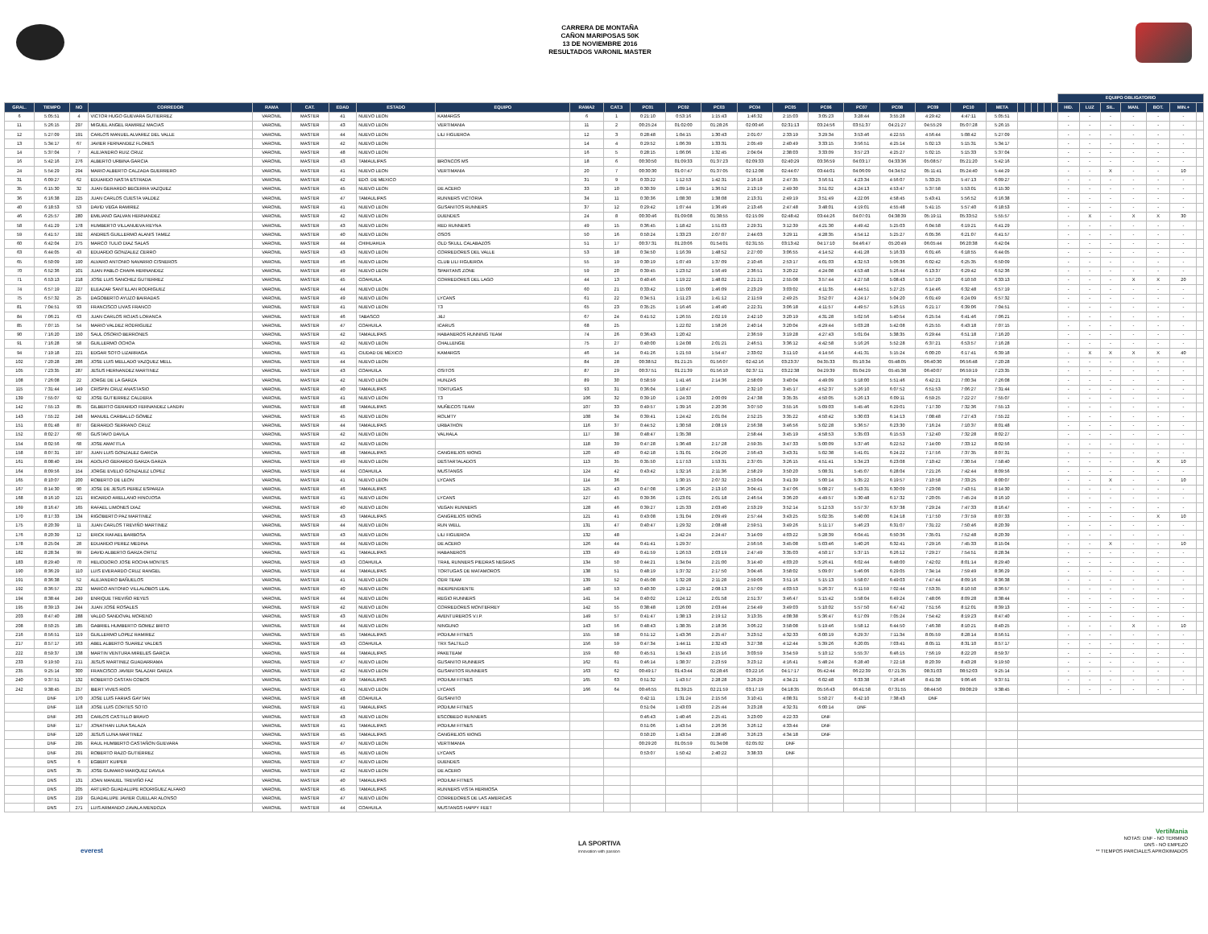CARRERA DE MONTAÑA
CAÑON MARIPOSAS 50K
13 DE NOVIEMBRE 2016
RESULTADOS VARONIL MASTER
| | | | | | | | | | | | | | | | | | | | | | | | | | | | | EQUIPO OBLIGATORIO | | | | | | |
| GRAL. | TIEMPO | NO | CORREDOR | RAMA | CAT. | EDAD | ESTADO | EQUIPO | RAMA2 | CAT.3 | PC01 | PC02 | PC03 | PC04 | PC05 | PC06 | PC07 | PC08 | PC09 | PC10 | META | | | | | | | HID. | LUZ | SIL. | MAN. | BOT. | MIN.+ | |
| 6 | 5:05:51 | 4 | VICTOR HUGO GUEVARA GUTIERREZ | VARONIL | MASTER | 41 | NUEVO LEON | KAMARGS | 6 | 1 | 0:21:10 | 0:53:16 | 1:15:43 | 1:46:32 | 2:15:03 | 3:05:23 | 3:28:44 | 3:55:28 | 4:29:42 | 4:47:11 | 5:05:51 | | | | | | | - | - | - | - | - | - | |
| 11 | 5:26:15 | 297 | MIGUEL ANGEL RAMIREZ MACIAS | VARONIL | MASTER | 43 | NUEVO LEON | VERTIMANIA | 11 | 2 | 00:25:24 | 01:02:00 | 01:28:26 | 02:00:46 | 02:31:13 | 03:24:56 | 03:51:37 | 04:21:27 | 04:55:29 | 05:07:28 | 5:26:15 | | | | | | | - | - | - | - | - | - | |
| 12 | 5:27:09 | 191 | CARLOS MANUEL ALVAREZ DEL VALLE | VARONIL | MASTER | 44 | NUEVO LEON | LILI FIGUEROA | 12 | 3 | 0:28:48 | 1:04:15 | 1:30:43 | 2:01:07 | 2:33:19 | 3:29:34 | 3:53:46 | 4:22:55 | 4:56:44 | 5:08:42 | 5:27:09 | | | | | | | - | - | - | - | - | - | |
| 13 | 5:34:17 | 67 | JAVIER FERNANDEZ FLORES | VARONIL | MASTER | 42 | NUEVO LEON | | 14 | 4 | 0:29:52 | 1:06:39 | 1:33:31 | 2:05:49 | 2:40:49 | 3:33:15 | 3:56:51 | 4:25:14 | 5:02:13 | 5:15:31 | 5:34:17 | | | | | | | - | - | - | - | - | - | |
| 14 | 5:37:04 | 7 | ALEJANDRO RUIZ CRUZ | VARONIL | MASTER | 48 | NUEVO LEON | | 16 | 5 | 0:28:15 | 1:06:06 | 1:32:45 | 2:04:04 | 2:38:03 | 3:33:09 | 3:57:23 | 4:25:27 | 5:02:15 | 5:15:33 | 5:37:04 | | | | | | | - | - | - | - | - | - | |
| 16 | 5:42:16 | 276 | ALBERTO URBINA GARCIA | VARONIL | MASTER | 43 | TAMAULIPAS | BRONCOS MS | 18 | 6 | 00:30:50 | 01:09:33 | 01:37:23 | 02:09:33 | 02:40:29 | 03:36:59 | 04:03:17 | 04:33:36 | 05:08:57 | 05:21:20 | 5:42:16 | | | | | | | - | - | - | - | - | - | |
| 24 | 5:54:29 | 294 | MARIO ALBERTO CALZADA GUERRERO | VARONIL | MASTER | 41 | NUEVO LEON | VERTIMANIA | 20 | 7 | 00:30:30 | 01:07:47 | 01:37:05 | 02:12:08 | 02:44:07 | 03:44:01 | 04:06:09 | 04:34:52 | 05:11:41 | 05:24:40 | 5:44:29 | | | | | | | - | - | X | - | - | 10 | |
| 31 | 6:09:27 | 62 | EDUARDO NASTA ESTRADA | VARONIL | MASTER | 42 | EDO. DE MEXICO | | 31 | 9 | 0:33:22 | 1:12:53 | 1:42:31 | 2:16:18 | 2:47:35 | 3:56:51 | 4:23:34 | 4:56:07 | 5:33:25 | 5:47:13 | 6:09:27 | | | | | | | - | - | - | - | - | - | |
| 35 | 6:15:30 | 32 | JUAN GERARDO BECERRA VAZQUEZ | VARONIL | MASTER | 45 | NUEVO LEON | DE ACERO | 33 | 10 | 0:30:39 | 1:09:14 | 1:36:52 | 2:13:19 | 2:49:30 | 3:51:02 | 4:24:13 | 4:53:47 | 5:37:58 | 5:53:01 | 6:15:30 | | | | | | | - | - | - | - | - | - | |
| 36 | 6:16:38 | 225 | JUAN CARLOS CUESTA VALDEZ | VARONIL | MASTER | 47 | TAMAULIPAS | RUNNERS VICTORIA | 34 | 11 | 0:30:36 | 1:08:30 | 1:38:08 | 2:13:31 | 2:49:19 | 3:51:49 | 4:22:06 | 4:58:45 | 5:43:41 | 5:56:52 | 6:16:38 | | | | | | | - | - | - | - | - | - | |
| 40 | 6:18:53 | 53 | DAVID VEGA RAMIREZ | VARONIL | MASTER | 41 | NUEVO LEON | GUSANITOS RUNNERS | 37 | 12 | 0:29:42 | 1:07:44 | 1:36:49 | 2:13:46 | 2:47:48 | 3:48:01 | 4:19:01 | 4:55:48 | 5:41:15 | 5:57:40 | 6:18:53 | | | | | | | - | - | - | - | - | - | |
| 46 | 6:25:57 | 280 | EMILIANO GALVAN HERNANDEZ | VARONIL | MASTER | 42 | NUEVO LEON | DUENDES | 24 | 8 | 00:30:46 | 01:09:08 | 01:38:55 | 02:15:09 | 02:48:42 | 03:44:26 | 04:07:01 | 04:38:39 | 05:19:11 | 05:33:52 | 5:55:57 | | | | | | | - | X | - | X | X | 30 | |
| 58 | 6:41:29 | 178 | HUMBERTO VILLANUEVA REYNA | VARONIL | MASTER | 43 | NUEVO LEON | RED RUNNERS | 49 | 15 | 0:36:45 | 1:18:42 | 1:51:03 | 2:29:31 | 3:12:39 | 4:21:30 | 4:49:42 | 5:25:03 | 6:04:58 | 6:19:21 | 6:41:29 | | | | | | | - | - | - | - | - | - | |
| 59 | 6:41:57 | 192 | ANDRES GUILLERMO ALANIS TAMEZ | VARONIL | MASTER | 40 | NUEVO LEON | OSOS | 50 | 16 | 0:50:24 | 1:33:23 | 2:07:07 | 2:44:03 | 3:29:11 | 4:28:35 | 4:54:12 | 5:25:27 | 6:05:36 | 6:21:07 | 6:41:57 | | | | | | | - | - | - | - | - | - | |
| 60 | 6:42:04 | 275 | MARCO TULIO DIAZ SALAS | VARONIL | MASTER | 44 | CHIHUAHUA | OLD SKULL CALABAZOS | 51 | 17 | 00:37:31 | 01:20:06 | 01:54:01 | 02:31:55 | 03:13:42 | 04:17:10 | 04:46:47 | 05:20:49 | 06:05:44 | 06:20:38 | 6:42:04 | | | | | | | - | - | - | - | - | - | |
| 63 | 6:44:05 | 43 | EDUARDO GONZALEZ CERRO | VARONIL | MASTER | 43 | NUEVO LEON | CORREDORES DEL VALLE | 53 | 18 | 0:34:50 | 1:16:39 | 1:48:52 | 2:27:00 | 3:06:55 | 4:14:52 | 4:41:28 | 5:16:33 | 6:01:46 | 6:18:55 | 6:44:05 | | | | | | | - | - | - | - | - | - | |
| 65 | 6:50:09 | 190 | ALVARO ANTONIO NAVARRO CISNEROS | VARONIL | MASTER | 46 | NUEVO LEON | CLUB LILI FIGUEROA | 55 | 19 | 0:30:19 | 1:07:49 | 1:37:09 | 2:10:46 | 2:53:17 | 4:01:03 | 4:32:53 | 5:06:36 | 6:02:42 | 6:25:35 | 6:50:09 | | | | | | | - | - | - | - | - | - | |
| 70 | 6:52:36 | 101 | JUAN PABLO CHAPA HERNANDEZ | VARONIL | MASTER | 49 | NUEVO LEON | SPARTANS ZONE | 59 | 20 | 0:39:45 | 1:23:52 | 1:56:49 | 2:36:51 | 3:20:22 | 4:24:08 | 4:53:48 | 5:26:44 | 6:13:37 | 6:29:42 | 6:52:36 | | | | | | | - | - | - | - | - | - | |
| 71 | 6:53:13 | 218 | JOSE LUIS SANCHEZ GUTIERREZ | VARONIL | MASTER | 45 | COAHUILA | CORREDORES DEL LAGO | 44 | 13 | 0:40:46 | 1:19:22 | 1:48:02 | 2:21:21 | 2:55:08 | 3:57:44 | 4:27:58 | 5:08:43 | 5:57:20 | 6:10:50 | 6:33:13 | | | | | | | - | - | - | X | X | 20 | |
| 74 | 6:57:19 | 227 | ELEAZAR SANTILLAN RODRIGUEZ | VARONIL | MASTER | 44 | NUEVO LEON | | 60 | 21 | 0:33:42 | 1:15:00 | 1:46:09 | 2:23:29 | 3:03:02 | 4:11:35 | 4:44:51 | 5:27:25 | 6:14:46 | 6:32:48 | 6:57:19 | | | | | | | - | - | - | - | - | - | |
| 75 | 6:57:32 | 25 | DAGOBERTO AYUZO BAIRADAS | VARONIL | MASTER | 49 | NUEVO LEON | LYCANS | 61 | 22 | 0:34:51 | 1:11:23 | 1:41:12 | 2:11:59 | 2:49:25 | 3:52:07 | 4:24:17 | 5:04:20 | 6:01:49 | 6:24:09 | 6:57:32 | | | | | | | - | - | - | - | - | - | |
| 81 | 7:04:51 | 93 | FRANCISCO LIVAS FRANCO | VARONIL | MASTER | 41 | NUEVO LEON | T3 | 65 | 23 | 0:35:25 | 1:16:46 | 1:46:40 | 2:22:31 | 3:06:18 | 4:11:57 | 4:49:57 | 5:26:15 | 6:21:17 | 6:39:06 | 7:04:51 | | | | | | | - | - | - | - | - | - | |
| 84 | 7:06:21 | 63 | JUAN CARLOS ROJAS LORANCA | VARONIL | MASTER | 46 | TABASCO | J&J | 67 | 24 | 0:41:52 | 1:26:55 | 2:02:19 | 2:42:10 | 3:20:19 | 4:31:28 | 5:02:56 | 5:40:54 | 6:25:54 | 6:41:46 | 7:06:21 | | | | | | | - | - | - | - | - | - | |
| 85 | 7:07:15 | 54 | MARIO VALDEZ RODRIGUEZ | VARONIL | MASTER | 47 | COAHUILA | ICARUS | 68 | 25 | | 1:22:02 | 1:58:26 | 2:40:14 | 3:20:04 | 4:29:44 | 5:03:28 | 5:42:08 | 6:25:55 | 6:43:18 | 7:07:15 | | | | | | | - | - | - | - | - | - | |
| 90 | 7:16:20 | 150 | SAUL OSORIO BERRONES | VARONIL | MASTER | 42 | TAMAULIPAS | HABANEROS RUNNING TEAM | 74 | 26 | 0:36:43 | 1:20:42 | | 2:36:59 | 3:19:28 | 4:27:43 | 5:01:04 | 5:38:35 | 6:29:44 | 6:51:18 | 7:16:20 | | | | | | | - | - | - | - | - | - | |
| 91 | 7:16:28 | 58 | GUILLERMO OCHOA | VARONIL | MASTER | 42 | NUEVO LEON | CHALLENGE | 75 | 27 | 0:40:00 | 1:24:08 | 2:01:21 | 2:46:51 | 3:36:12 | 4:42:58 | 5:16:26 | 5:52:28 | 6:37:21 | 6:53:57 | 7:16:28 | | | | | | | - | - | - | - | - | - | |
| 94 | 7:19:18 | 221 | EDGAR SOTO LIZARRAGA | VARONIL | MASTER | 41 | CIUDAD DE MÉXICO | KAMARGS | 46 | 14 | 0:41:26 | 1:21:59 | 1:54:47 | 2:33:02 | 3:11:10 | 4:14:56 | 4:41:31 | 5:15:24 | 6:00:20 | 6:17:41 | 6:39:18 | | | | | | | - | X | X | X | X | 40 | |
| 102 | 7:20:28 | 286 | JOSE LUIS MELLADO VAZQUEZ MELL | VARONIL | MASTER | 44 | NUEVO LEON | | 84 | 28 | 00:38:52 | 01:21:25 | 01:56:07 | 02:42:16 | 03:23:37 | 04:35:33 | 05:10:34 | 05:48:05 | 06:40:30 | 06:56:48 | 7:20:28 | | | | | | | - | - | - | - | - | - | |
| 105 | 7:23:35 | 287 | JESUS HERNANDEZ MARTINEZ | VARONIL | MASTER | 43 | COAHUILA | OSITOS | 87 | 29 | 00:37:51 | 01:21:39 | 01:56:10 | 02:37:11 | 03:22:38 | 04:29:39 | 05:04:29 | 05:45:38 | 06:40:07 | 06:59:19 | 7:23:35 | | | | | | | - | - | - | - | - | - | |
| 108 | 7:26:08 | 22 | JORGE DE LA GARZA | VARONIL | MASTER | 42 | NUEVO LEON | HUNZAS | 89 | 30 | 0:58:59 | 1:41:46 | 2:14:36 | 2:58:09 | 3:40:04 | 4:49:09 | 5:18:00 | 5:51:46 | 6:42:21 | 7:00:34 | 7:26:08 | | | | | | | - | - | - | - | - | - | |
| 115 | 7:31:44 | 149 | CRISPIN CRUZ ANASTASIO | VARONIL | MASTER | 40 | TAMAULIPAS | TORTUGAS | 93 | 31 | 0:36:04 | 1:18:47 | | 2:32:10 | 3:45:17 | 4:52:37 | 5:26:10 | 6:07:52 | 6:51:53 | 7:06:27 | 7:31:44 | | | | | | | - | - | - | - | - | - | |
| 139 | 7:55:07 | 92 | JOSE GUTIERREZ CALDERA | VARONIL | MASTER | 41 | NUEVO LEON | T3 | 106 | 32 | 0:39:10 | 1:24:33 | 2:00:09 | 2:47:38 | 3:35:35 | 4:50:05 | 5:26:13 | 6:09:11 | 6:59:25 | 7:22:27 | 7:55:07 | | | | | | | - | - | - | - | - | - | |
| 142 | 7:55:13 | 85 | GILBERTO GERARDO FERNANDEZ LANDIN | VARONIL | MASTER | 48 | TAMAULIPAS | MUÑECOS TEAM | 107 | 33 | 0:49:57 | 1:39:16 | 2:20:36 | 3:07:50 | 3:55:16 | 5:09:03 | 5:45:46 | 6:29:01 | 7:17:30 | 7:32:36 | 7:55:13 | | | | | | | - | - | - | - | - | - | |
| 143 | 7:55:22 | 248 | MANUEL CARBALLO GÓMEZ | VARONIL | MASTER | 45 | NUEVO LEON | ROLMTY | 108 | 34 | 0:39:41 | 1:24:42 | 2:01:04 | 2:52:25 | 3:35:22 | 4:50:42 | 5:30:03 | 6:14:13 | 7:08:48 | 7:27:43 | 7:55:22 | | | | | | | - | - | - | - | - | - | |
| 151 | 8:01:48 | 87 | GERARDO SERRANO CRUZ | VARONIL | MASTER | 44 | TAMAULIPAS | URBATHON | 116 | 37 | 0:44:52 | 1:30:58 | 2:08:19 | 2:56:38 | 3:46:56 | 5:02:28 | 5:36:57 | 6:23:30 | 7:16:24 | 7:10:37 | 8:01:48 | | | | | | | - | - | - | - | - | - | |
| 152 | 8:02:27 | 60 | GUSTAVO DAVILA | VARONIL | MASTER | 42 | NUEVO LEON | VALHALA | 117 | 38 | 0:48:47 | 1:35:38 | | 2:58:44 | 3:45:19 | 4:58:53 | 5:35:03 | 6:15:53 | 7:12:40 | 7:32:28 | 8:02:27 | | | | | | | - | - | - | - | - | - | |
| 154 | 8:02:56 | 68 | JOSE AMATITLA | VARONIL | MASTER | 42 | NUEVO LEON | | 118 | 39 | 0:47:28 | 1:36:48 | 2:17:28 | 2:59:35 | 3:47:33 | 5:00:09 | 5:37:46 | 6:22:52 | 7:14:00 | 7:33:12 | 8:02:56 | | | | | | | - | - | - | - | - | - | |
| 158 | 8:07:31 | 197 | JUAN LUIS GONZALEZ GARCIA | VARONIL | MASTER | 48 | TAMAULIPAS | CANGREJOS WONG | 120 | 40 | 0:42:18 | 1:31:01 | 2:04:20 | 2:56:43 | 3:43:31 | 5:02:38 | 5:41:01 | 6:24:22 | 7:17:56 | 7:37:35 | 8:07:31 | | | | | | | - | - | - | - | - | - | |
| 161 | 8:08:40 | 194 | ADOLFO GERARDO GARZA GARZA | VARONIL | MASTER | 49 | NUEVO LEON | DESTARTALADOS | 113 | 35 | 0:35:50 | 1:17:53 | 1:53:31 | 2:37:05 | 3:26:15 | 4:51:41 | 5:34:23 | 6:23:08 | 7:10:42 | 7:30:54 | 7:58:40 | | | | | | | - | - | - | - | X | 10 | |
| 164 | 8:09:56 | 154 | JORGE EVELIO GONZALEZ LOPEZ | VARONIL | MASTER | 44 | COAHUILA | MUSTANGS | 124 | 42 | 0:43:42 | 1:32:16 | 2:11:36 | 2:58:29 | 3:50:20 | 5:08:31 | 5:45:07 | 6:28:04 | 7:21:26 | 7:42:44 | 8:09:56 | | | | | | | - | - | - | - | - | - | |
| 165 | 8:10:07 | 200 | ROBERTO DE LEON | VARONIL | MASTER | 41 | NUEVO LEON | LYCANS | 114 | 36 | | 1:30:15 | 2:07:32 | 2:53:04 | 3:41:39 | 5:00:14 | 5:35:22 | 6:19:57 | 7:10:58 | 7:33:25 | 8:00:07 | | | | | | | - | - | X | - | - | 10 | |
| 167 | 8:14:30 | 90 | JOSE DE JESUS PEREZ ESPARZA | VARONIL | MASTER | 46 | TAMAULIPAS | | 125 | 43 | 0:47:08 | 1:36:26 | 2:13:10 | 3:04:41 | 3:47:06 | 5:08:27 | 5:43:31 | 6:30:09 | 7:23:08 | 7:43:51 | 8:14:30 | | | | | | | - | - | - | - | - | - | |
| 168 | 8:16:10 | 121 | RICARDO ARELLANO HINOJOSA | VARONIL | MASTER | 41 | NUEVO LEON | LYCANS | 127 | 45 | 0:39:36 | 1:23:01 | 2:01:18 | 2:46:54 | 3:36:20 | 4:49:57 | 5:30:48 | 6:17:32 | 7:20:05 | 7:45:24 | 8:16:10 | | | | | | | - | - | - | - | - | - | |
| 169 | 8:16:47 | 165 | RAFAEL LIMONES DIAZ | VARONIL | MASTER | 40 | NUEVO LEON | VEGAN RUNNERS | 128 | 46 | 0:39:27 | 1:25:33 | 2:03:40 | 2:53:29 | 3:52:14 | 5:12:53 | 5:57:37 | 6:37:38 | 7:29:24 | 7:47:33 | 8:16:47 | | | | | | | - | - | - | - | - | - | |
| 170 | 8:17:33 | 134 | RIGOBERTO PAZ MARTINEZ | VARONIL | MASTER | 43 | TAMAULIPAS | CANGREJOS WONG | 121 | 41 | 0:43:08 | 1:31:04 | 2:09:49 | 2:57:44 | 3:43:25 | 5:02:35 | 5:40:00 | 6:24:18 | 7:17:50 | 7:37:59 | 8:07:33 | | | | | | | - | - | - | - | X | 10 | |
| 175 | 8:20:39 | 11 | JUAN CARLOS TREVIÑO MARTINEZ | VARONIL | MASTER | 44 | NUEVO LEON | RUN WELL | 131 | 47 | 0:40:47 | 1:29:32 | 2:08:48 | 2:59:51 | 3:49:26 | 5:11:17 | 5:46:23 | 6:31:07 | 7:31:22 | 7:50:46 | 8:20:39 | | | | | | | - | - | - | - | - | - | |
| 176 | 8:20:39 | 12 | ERICK RAFAEL BARBOSA | VARONIL | MASTER | 43 | NUEVO LEON | LILI FIGUEROA | 132 | 48 | | 1:42:24 | 2:24:47 | 3:14:09 | 4:03:22 | 5:28:39 | 6:04:41 | 6:50:36 | 7:35:01 | 7:52:48 | 8:20:39 | | | | | | | - | - | - | - | - | - | |
| 178 | 8:25:04 | 28 | EDUARDO PEREZ MEDINA | VARONIL | MASTER | 44 | NUEVO LEON | DE ACERO | 126 | 44 | 0:41:41 | 1:29:37 | | 2:56:56 | 3:45:08 | 5:03:46 | 5:40:26 | 6:32:41 | 7:29:16 | 7:45:33 | 8:15:04 | | | | | | | - | - | X | - | - | 10 | |
| 182 | 8:28:34 | 99 | DAVID ALBERTO GARZA ORTIZ | VARONIL | MASTER | 41 | TAMAULIPAS | HABANEROS | 133 | 49 | 0:41:59 | 1:26:53 | 2:03:19 | 2:47:49 | 3:35:03 | 4:50:17 | 5:37:15 | 6:26:12 | 7:29:27 | 7:54:51 | 8:28:34 | | | | | | | - | - | - | - | - | - | |
| 183 | 8:29:40 | 70 | HELIODORO JOSE ROCHA MONTES | VARONIL | MASTER | 43 | COAHUILA | TRAIL RUNNERS PIEDRAS NEGRAS | 134 | 50 | 0:44:21 | 1:34:04 | 2:21:00 | 3:14:40 | 4:03:20 | 5:26:41 | 6:02:44 | 6:48:00 | 7:42:02 | 8:01:14 | 8:29:40 | | | | | | | - | - | - | - | - | - | |
| 190 | 8:36:29 | 110 | LUIS EVERARDO CRUZ RANGEL | VARONIL | MASTER | 44 | TAMAULIPAS | TORTUGAS DE MATAMOROS | 138 | 51 | 0:48:19 | 1:37:32 | 2:17:50 | 3:04:46 | 3:58:02 | 5:09:07 | 5:46:06 | 6:29:05 | 7:34:14 | 7:59:49 | 8:36:29 | | | | | | | - | - | - | - | - | - | |
| 191 | 8:36:38 | 52 | ALEJANDRO BAÑUELOS | VARONIL | MASTER | 41 | NUEVO LEON | ODR TEAM | 139 | 52 | 0:45:08 | 1:32:28 | 2:11:28 | 2:59:06 | 3:51:16 | 5:15:13 | 5:58:07 | 6:49:03 | 7:47:44 | 8:09:16 | 8:36:38 | | | | | | | - | - | - | - | - | - | |
| 192 | 8:36:57 | 232 | MARCO ANTONIO VILLALOBOS LEAL | VARONIL | MASTER | 40 | NUEVO LEON | INDEPENDIENTE | 140 | 53 | 0:40:30 | 1:29:12 | 2:08:13 | 2:57:09 | 4:03:53 | 5:26:37 | 6:11:59 | 7:02:44 | 7:53:35 | 8:10:50 | 8:36:57 | | | | | | | - | - | - | - | - | - | |
| 194 | 8:38:44 | 249 | ENRIQUE TREVIÑO REYES | VARONIL | MASTER | 44 | NUEVO LEON | REGIO RUNNERS | 141 | 54 | 0:40:02 | 1:24:12 | 2:01:58 | 2:51:37 | 3:46:47 | 5:15:42 | 5:58:04 | 6:49:24 | 7:48:06 | 8:09:28 | 8:38:44 | | | | | | | - | - | - | - | - | - | |
| 195 | 8:39:13 | 244 | JUAN JOSÉ ROSALES | VARONIL | MASTER | 42 | NUEVO LEON | CORREDORES MONTERREY | 142 | 55 | 0:38:48 | 1:26:00 | 2:03:44 | 2:54:49 | 3:49:03 | 5:10:02 | 5:57:50 | 6:47:42 | 7:51:56 | 8:12:01 | 8:39:13 | | | | | | | - | - | - | - | - | - | |
| 203 | 8:47:40 | 288 | VALDO SANDOVAL MORENO | VARONIL | MASTER | 43 | NUEVO LEON | AVENTUREROS V.I.P. | 149 | 57 | 0:41:47 | 1:38:13 | 2:19:12 | 3:13:35 | 4:08:38 | 5:36:47 | 6:17:09 | 7:05:24 | 7:54:42 | 8:19:23 | 8:47:40 | | | | | | | - | - | - | - | - | - | |
| 208 | 8:50:25 | 185 | GABRIEL HUMBERTO GOMEZ BRITO | VARONIL | MASTER | 44 | NUEVO LEON | NINGUNO | 143 | 56 | 0:48:43 | 1:38:35 | 2:18:36 | 3:06:22 | 3:58:08 | 5:19:46 | 5:58:12 | 6:44:50 | 7:46:38 | 8:10:21 | 8:40:25 | | | | | | | - | - | - | X | - | 10 | |
| 216 | 8:56:51 | 119 | GUILLERMO LOPEZ RAMIREZ | VARONIL | MASTER | 45 | TAMAULIPAS | PODIUM FITNES | 155 | 58 | 0:51:12 | 1:43:36 | 2:25:47 | 3:23:52 | 4:32:33 | 6:00:19 | 6:29:37 | 7:11:34 | 8:05:59 | 8:28:14 | 8:56:51 | | | | | | | - | - | - | - | - | - | |
| 217 | 8:57:17 | 163 | ABEL ALBERTO SUAREZ VALDES | VARONIL | MASTER | 43 | COAHUILA | TRX SALTILLO | 156 | 59 | 0:47:34 | 1:44:11 | 2:32:43 | 3:27:38 | 4:12:44 | 5:39:26 | 6:20:05 | 7:03:41 | 8:05:11 | 8:31:10 | 8:57:17 | | | | | | | - | - | - | - | - | - | |
| 222 | 8:59:37 | 138 | MARTIN VENTURA MIRELES GARCIA | VARONIL | MASTER | 44 | TAMAULIPAS | PAKETEAM | 159 | 60 | 0:45:51 | 1:34:43 | 2:15:16 | 3:03:59 | 3:54:59 | 5:10:12 | 5:55:37 | 6:46:15 | 7:56:19 | 8:22:20 | 8:59:37 | | | | | | | - | - | - | - | - | - | |
| 233 | 9:19:50 | 211 | JESUS MARTINEZ GUADARRAMA | VARONIL | MASTER | 47 | NUEVO LEON | GUSANITO RUNNERS | 162 | 61 | 0:46:14 | 1:38:37 | 2:23:59 | 3:23:12 | 4:16:41 | 5:48:24 | 6:28:40 | 7:22:18 | 8:20:39 | 8:43:28 | 9:19:50 | | | | | | | - | - | - | - | - | - | |
| 235 | 9:25:14 | 300 | FRANCISCO JAVIER SALAZAR GARZA | VARONIL | MASTER | 42 | NUEVO LEON | GUSANITOS RUNNERS | 163 | 62 | 00:49:17 | 01:43:44 | 02:28:46 | 03:22:16 | 04:17:17 | 05:42:44 | 06:22:39 | 07:21:35 | 08:31:03 | 08:52:03 | 9:25:14 | | | | | | | - | - | - | - | - | - | |
| 240 | 9:37:51 | 132 | ROBERTO CASTAN COBOS | VARONIL | MASTER | 49 | TAMAULIPAS | PODIUM FITNES | 165 | 63 | 0:51:32 | 1:43:57 | 2:28:28 | 3:26:29 | 4:34:21 | 6:02:48 | 6:33:38 | 7:26:46 | 8:41:38 | 9:06:46 | 9:37:51 | | | | | | | - | - | - | - | - | - | |
| 242 | 9:38:45 | 257 | IBERT VIVES RIOS | VARONIL | MASTER | 41 | NUEVO LEON | LYCANS | 166 | 64 | 00:46:55 | 01:39:25 | 02:21:59 | 03:17:19 | 04:18:35 | 05:56:43 | 06:41:58 | 07:31:55 | 08:44:50 | 09:08:29 | 9:38:45 | | | | | | | - | - | - | - | - | - | |
| | DNF | 170 | JOSE LUIS FARIAS GAYTAN | VARONIL | MASTER | 48 | COAHUILA | GUSANITO | | | 0:42:11 | 1:31:24 | 2:15:56 | 3:10:41 | 4:08:31 | 5:50:27 | 6:42:10 | 7:38:43 | DNF | | | | | | | | | | | | | | | |
| | DNF | 118 | JOSE LUIS CORTES SOTO | VARONIL | MASTER | 41 | TAMAULIPAS | PODIUM FITNES | | | 0:51:04 | 1:43:03 | 2:25:44 | 3:23:28 | 4:32:31 | 6:00:14 | DNF | | | | | | | | | | | | | | | | | |
| | DNF | 263 | CARLOS CASTILLO BRAVO | VARONIL | MASTER | 43 | NUEVO LEON | ESCOBEDO RUNNERS | | | 0:46:43 | 1:40:46 | 2:25:41 | 3:23:00 | 4:22:33 | DNF | | | | | | | | | | | | | | | | | | |
| | DNF | 117 | JONATHAN LUNA SALAZA | VARONIL | MASTER | 41 | TAMAULIPAS | PODIUM FITNES | | | 0:51:06 | 1:43:54 | 2:26:36 | 3:26:12 | 4:33:44 | DNF | | | | | | | | | | | | | | | | | | |
| | DNF | 120 | JESUS LUNA MARTINEZ | VARONIL | MASTER | 45 | TAMAULIPAS | CANGREJOS WONG | | | 0:50:20 | 1:43:54 | 2:28:40 | 3:26:23 | 4:34:18 | DNF | | | | | | | | | | | | | | | | | | |
| | DNF | 295 | RAUL HUMBERTO CASTAÑON GUEVARA | VARONIL | MASTER | 47 | NUEVO LEON | VERTIMANIA | | | 00:29:20 | 01:05:59 | 01:34:08 | 02:05:02 | DNF | | | | | | | | | | | | | | | | | | | |
| | DNF | 291 | ROBERTO RAZO GUTIÉRREZ | VARONIL | MASTER | 45 | NUEVO LEON | LYCANS | | | 0:53:07 | 1:50:42 | 2:40:22 | 3:38:33 | DNF | | | | | | | | | | | | | | | | | | | |
| | DNS | 6 | EGBERT KUIPER | VARONIL | MASTER | 47 | NUEVO LEON | DUENDES | | | | | | | | | | | | | | | | | | | | | | | | | | |
| | DNS | 35 | JOSE GUMARO MARQUEZ DAVILA | VARONIL | MASTER | 42 | NUEVO LEON | DE ACERO | | | | | | | | | | | | | | | | | | | | | | | | | | |
| | DNS | 131 | JOAN MANUEL TREVIÑO FAZ | VARONIL | MASTER | 40 | TAMAULIPAS | PODIUM FITNES | | | | | | | | | | | | | | | | | | | | | | | | | | |
| | DNS | 205 | ARTURO GUADALUPE RODRIGUEZ ALFARO | VARONIL | MASTER | 45 | TAMAULIPAS | RUNNERS VISTA HERMOSA | | | | | | | | | | | | | | | | | | | | | | | | | | |
| | DNS | 219 | GUADALUPE JAVIER CUELLAR ALONSO | VARONIL | MASTER | 47 | NUEVO LEON | CORREDORES DE LAS AMERICAS | | | | | | | | | | | | | | | | | | | | | | | | | | |
| | DNS | 271 | LUIS ARMANDO ZAVALA MENDOZA | VARONIL | MASTER | 44 | COAHUILA | MUSTANGS HAPPY FEET | | | | | | | | | | | | | | | | | | | | | | | | | | |
everest
LA SPORTIVA
innovation with passion
VertiMania
NOTAS: DNF - NO TERMINO
DNS - NO EMPEZO
** TIEMPOS PARCIALES APROXIMADOS